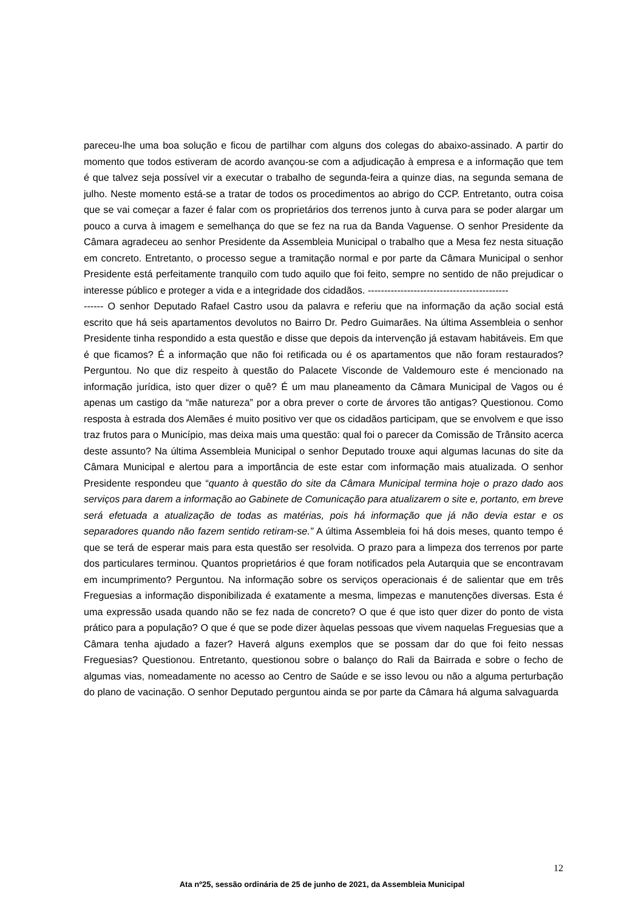pareceu-lhe uma boa solução e ficou de partilhar com alguns dos colegas do abaixo-assinado. A partir do momento que todos estiveram de acordo avançou-se com a adjudicação à empresa e a informação que tem é que talvez seja possível vir a executar o trabalho de segunda-feira a quinze dias, na segunda semana de julho. Neste momento está-se a tratar de todos os procedimentos ao abrigo do CCP. Entretanto, outra coisa que se vai começar a fazer é falar com os proprietários dos terrenos junto à curva para se poder alargar um pouco a curva à imagem e semelhança do que se fez na rua da Banda Vaguense. O senhor Presidente da Câmara agradeceu ao senhor Presidente da Assembleia Municipal o trabalho que a Mesa fez nesta situação em concreto. Entretanto, o processo segue a tramitação normal e por parte da Câmara Municipal o senhor Presidente está perfeitamente tranquilo com tudo aquilo que foi feito, sempre no sentido de não prejudicar o interesse público e proteger a vida e a integridade dos cidadãos. -------------------------------------------
------ O senhor Deputado Rafael Castro usou da palavra e referiu que na informação da ação social está escrito que há seis apartamentos devolutos no Bairro Dr. Pedro Guimarães. Na última Assembleia o senhor Presidente tinha respondido a esta questão e disse que depois da intervenção já estavam habitáveis. Em que é que ficamos? É a informação que não foi retificada ou é os apartamentos que não foram restaurados? Perguntou. No que diz respeito à questão do Palacete Visconde de Valdemouro este é mencionado na informação jurídica, isto quer dizer o quê? É um mau planeamento da Câmara Municipal de Vagos ou é apenas um castigo da “mãe natureza” por a obra prever o corte de árvores tão antigas? Questionou. Como resposta à estrada dos Alemães é muito positivo ver que os cidadãos participam, que se envolvem e que isso traz frutos para o Município, mas deixa mais uma questão: qual foi o parecer da Comissão de Trânsito acerca deste assunto? Na última Assembleia Municipal o senhor Deputado trouxe aqui algumas lacunas do site da Câmara Municipal e alertou para a importância de este estar com informação mais atualizada. O senhor Presidente respondeu que “quanto à questão do site da Câmara Municipal termina hoje o prazo dado aos serviços para darem a informação ao Gabinete de Comunicação para atualizarem o site e, portanto, em breve será efetuada a atualização de todas as matérias, pois há informação que já não devia estar e os separadores quando não fazem sentido retiram-se.” A última Assembleia foi há dois meses, quanto tempo é que se terá de esperar mais para esta questão ser resolvida. O prazo para a limpeza dos terrenos por parte dos particulares terminou. Quantos proprietários é que foram notificados pela Autarquia que se encontravam em incumprimento? Perguntou. Na informação sobre os serviços operacionais é de salientar que em três Freguesias a informação disponibilizada é exatamente a mesma, limpezas e manutenções diversas. Esta é uma expressão usada quando não se fez nada de concreto? O que é que isto quer dizer do ponto de vista prático para a população? O que é que se pode dizer àquelas pessoas que vivem naquelas Freguesias que a Câmara tenha ajudado a fazer? Haverá alguns exemplos que se possam dar do que foi feito nessas Freguesias? Questionou. Entretanto, questionou sobre o balanço do Rali da Bairrada e sobre o fecho de algumas vias, nomeadamente no acesso ao Centro de Saúde e se isso levou ou não a alguma perturbação do plano de vacinação. O senhor Deputado perguntou ainda se por parte da Câmara há alguma salvaguarda
12
Ata nº25, sessão ordinária de 25 de junho de 2021, da Assembleia Municipal